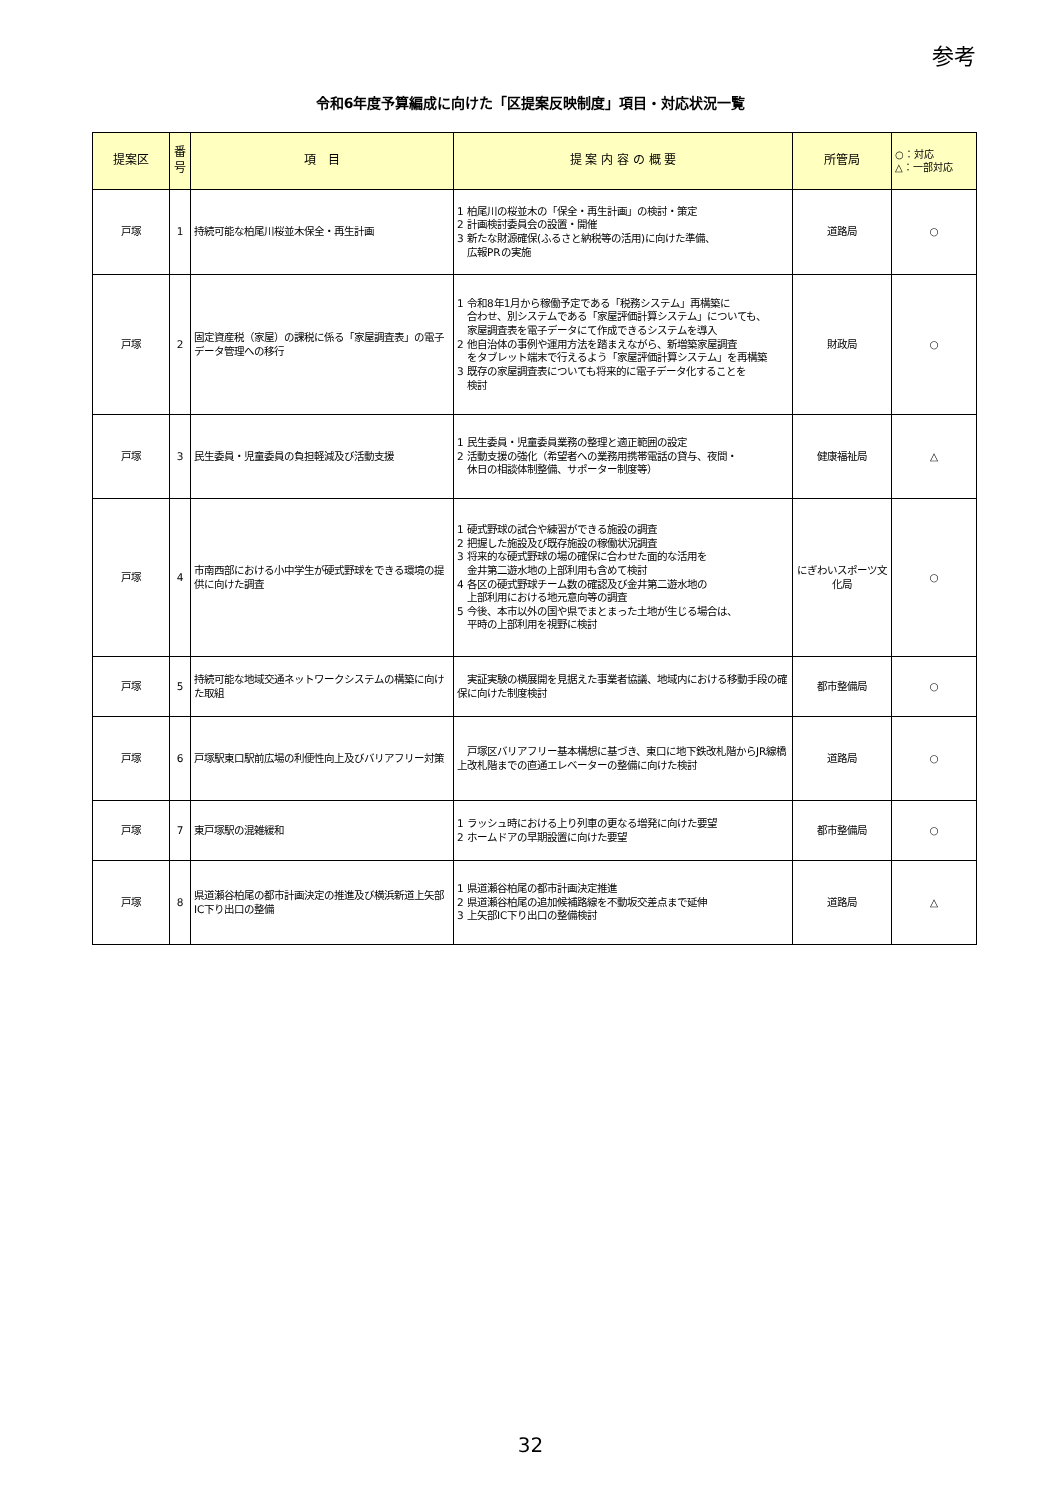参考
令和6年度予算編成に向けた「区提案反映制度」項目・対応状況一覧
| 提案区 | 番号 | 項 目 | 提 案 内 容 の 概 要 | 所管局 | ○：対応 △：一部対応 |
| --- | --- | --- | --- | --- | --- |
| 戸塚 | 1 | 持続可能な柏尾川桜並木保全・再生計画 | 1 柏尾川の桜並木の「保全・再生計画」の検討・策定 2 計画検討委員会の設置・開催 3 新たな財源確保(ふるさと納税等の活用)に向けた準備、 広報PRの実施 | 道路局 | ○ |
| 戸塚 | 2 | 固定資産税（家屋）の課税に係る「家屋調査表」の電子データ管理への移行 | 1 令和8年1月から稼働予定である「税務システム」再構築に 合わせ、別システムである「家屋評価計算システム」についても、 家屋調査表を電子データにて作成できるシステムを導入 2 他自治体の事例や運用方法を踏まえながら、新増築家屋調査 をタブレット端末で行えるよう「家屋評価計算システム」を再構築 3 既存の家屋調査表についても将来的に電子データ化することを 検討 | 財政局 | ○ |
| 戸塚 | 3 | 民生委員・児童委員の負担軽減及び活動支援 | 1 民生委員・児童委員業務の整理と適正範囲の設定 2 活動支援の強化（希望者への業務用携帯電話の貸与、夜間・ 休日の相談体制整備、サポーター制度等） | 健康福祉局 | △ |
| 戸塚 | 4 | 市南西部における小中学生が硬式野球をできる環境の提供に向けた調査 | 1 硬式野球の試合や練習ができる施設の調査 2 把握した施設及び既存施設の稼働状況調査 3 将来的な硬式野球の場の確保に合わせた面的な活用を 金井第二遊水地の上部利用も含めて検討 4 各区の硬式野球チーム数の確認及び金井第二遊水地の 上部利用における地元意向等の調査 5 今後、本市以外の国や県でまとまった土地が生じる場合は、 平時の上部利用を視野に検討 | にぎわいスポーツ文化局 | ○ |
| 戸塚 | 5 | 持続可能な地域交通ネットワークシステムの構築に向けた取組 | 実証実験の横展開を見据えた事業者協議、地域内における移動手段の確保に向けた制度検討 | 都市整備局 | ○ |
| 戸塚 | 6 | 戸塚駅東口駅前広場の利便性向上及びバリアフリー対策 | 戸塚区バリアフリー基本構想に基づき、東口に地下鉄改札階からJR線橋上改札階までの直通エレベーターの整備に向けた検討 | 道路局 | ○ |
| 戸塚 | 7 | 東戸塚駅の混雑緩和 | 1 ラッシュ時における上り列車の更なる増発に向けた要望 2 ホームドアの早期設置に向けた要望 | 都市整備局 | ○ |
| 戸塚 | 8 | 県道瀬谷柏尾の都市計画決定の推進及び横浜新道上矢部IC下り出口の整備 | 1 県道瀬谷柏尾の都市計画決定推進 2 県道瀬谷柏尾の追加候補路線を不動坂交差点まで延伸 3 上矢部IC下り出口の整備検討 | 道路局 | △ |
32